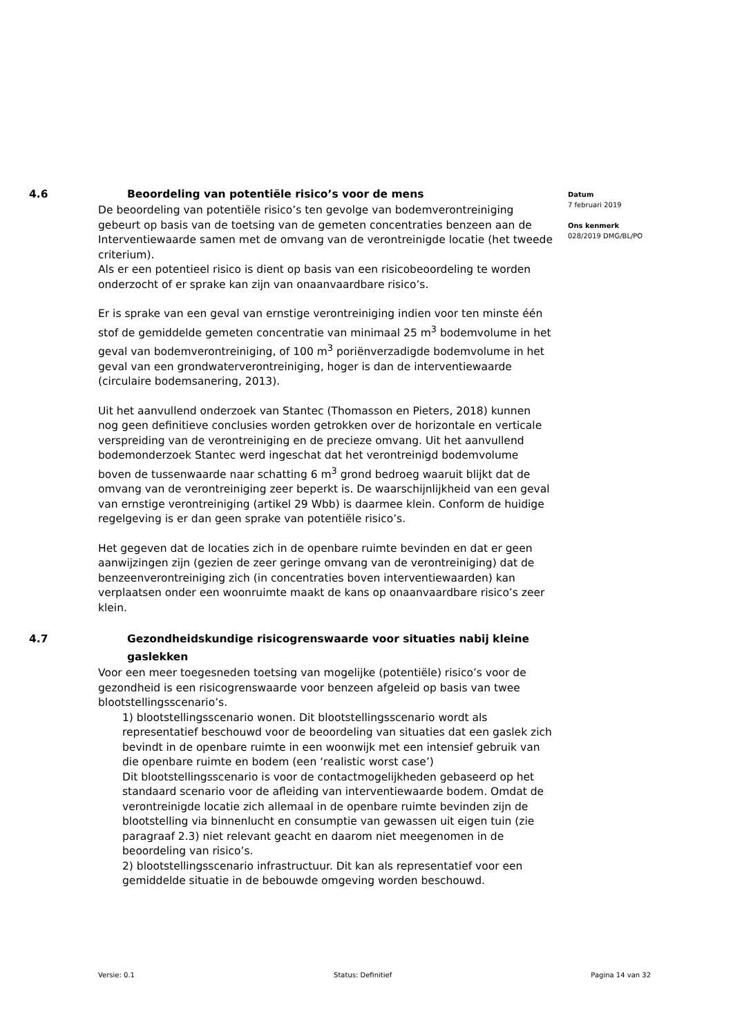4.6 Beoordeling van potentiële risico’s voor de mens
De beoordeling van potentiële risico’s ten gevolge van bodemverontreiniging gebeurt op basis van de toetsing van de gemeten concentraties benzeen aan de Interventiewaarde samen met de omvang van de verontreinigde locatie (het tweede criterium).
Als er een potentieel risico is dient op basis van een risicobeoordeling te worden onderzocht of er sprake kan zijn van onaanvaardbare risico’s.
Er is sprake van een geval van ernstige verontreiniging indien voor ten minste één stof de gemiddelde gemeten concentratie van minimaal 25 m<sup>3</sup> bodemvolume in het geval van bodemverontreiniging, of 100 m<sup>3</sup> poriënverzadigde bodemvolume in het geval van een grondwaterverontreiniging, hoger is dan de interventiewaarde (circulaire bodemsanering, 2013).
Uit het aanvullend onderzoek van Stantec (Thomasson en Pieters, 2018) kunnen nog geen definitieve conclusies worden getrokken over de horizontale en verticale verspreiding van de verontreiniging en de precieze omvang. Uit het aanvullend bodemonderzoek Stantec werd ingeschat dat het verontreinigd bodemvolume boven de tussenwaarde naar schatting 6 m<sup>3</sup> grond bedroeg waaruit blijkt dat de omvang van de verontreiniging zeer beperkt is. De waarschijnlijkheid van een geval van ernstige verontreiniging (artikel 29 Wbb) is daarmee klein. Conform de huidige regelgeving is er dan geen sprake van potentiële risico’s.
Het gegeven dat de locaties zich in de openbare ruimte bevinden en dat er geen aanwijzingen zijn (gezien de zeer geringe omvang van de verontreiniging) dat de benzeenverontreiniging zich (in concentraties boven interventiewaarden) kan verplaatsen onder een woonruimte maakt de kans op onaanvaardbare risico’s zeer klein.
4.7 Gezondheidskundige risicogrenswaarde voor situaties nabij kleine gaslekken
Voor een meer toegesneden toetsing van mogelijke (potentiële) risico’s voor de gezondheid is een risicogrenswaarde voor benzeen afgeleid op basis van twee blootstellingsscenario’s.
1) blootstellingsscenario wonen. Dit blootstellingsscenario wordt als representatief beschouwd voor de beoordeling van situaties dat een gaslek zich bevindt in de openbare ruimte in een woonwijk met een intensief gebruik van die openbare ruimte en bodem (een ‘realistic worst case’)
Dit blootstellingsscenario is voor de contactmogelijkheden gebaseerd op het standaard scenario voor de afleiding van interventiewaarde bodem. Omdat de verontreinigde locatie zich allemaal in de openbare ruimte bevinden zijn de blootstelling via binnenlucht en consumptie van gewassen uit eigen tuin (zie paragraaf 2.3) niet relevant geacht en daarom niet meegenomen in de beoordeling van risico’s.
2) blootstellingsscenario infrastructuur. Dit kan als representatief voor een gemiddelde situatie in de bebouwde omgeving worden beschouwd.
Datum
7 februari 2019
Ons kenmerk
028/2019 DMG/BL/PO
Versie: 0.1 Status: Definitief Pagina 14 van 32